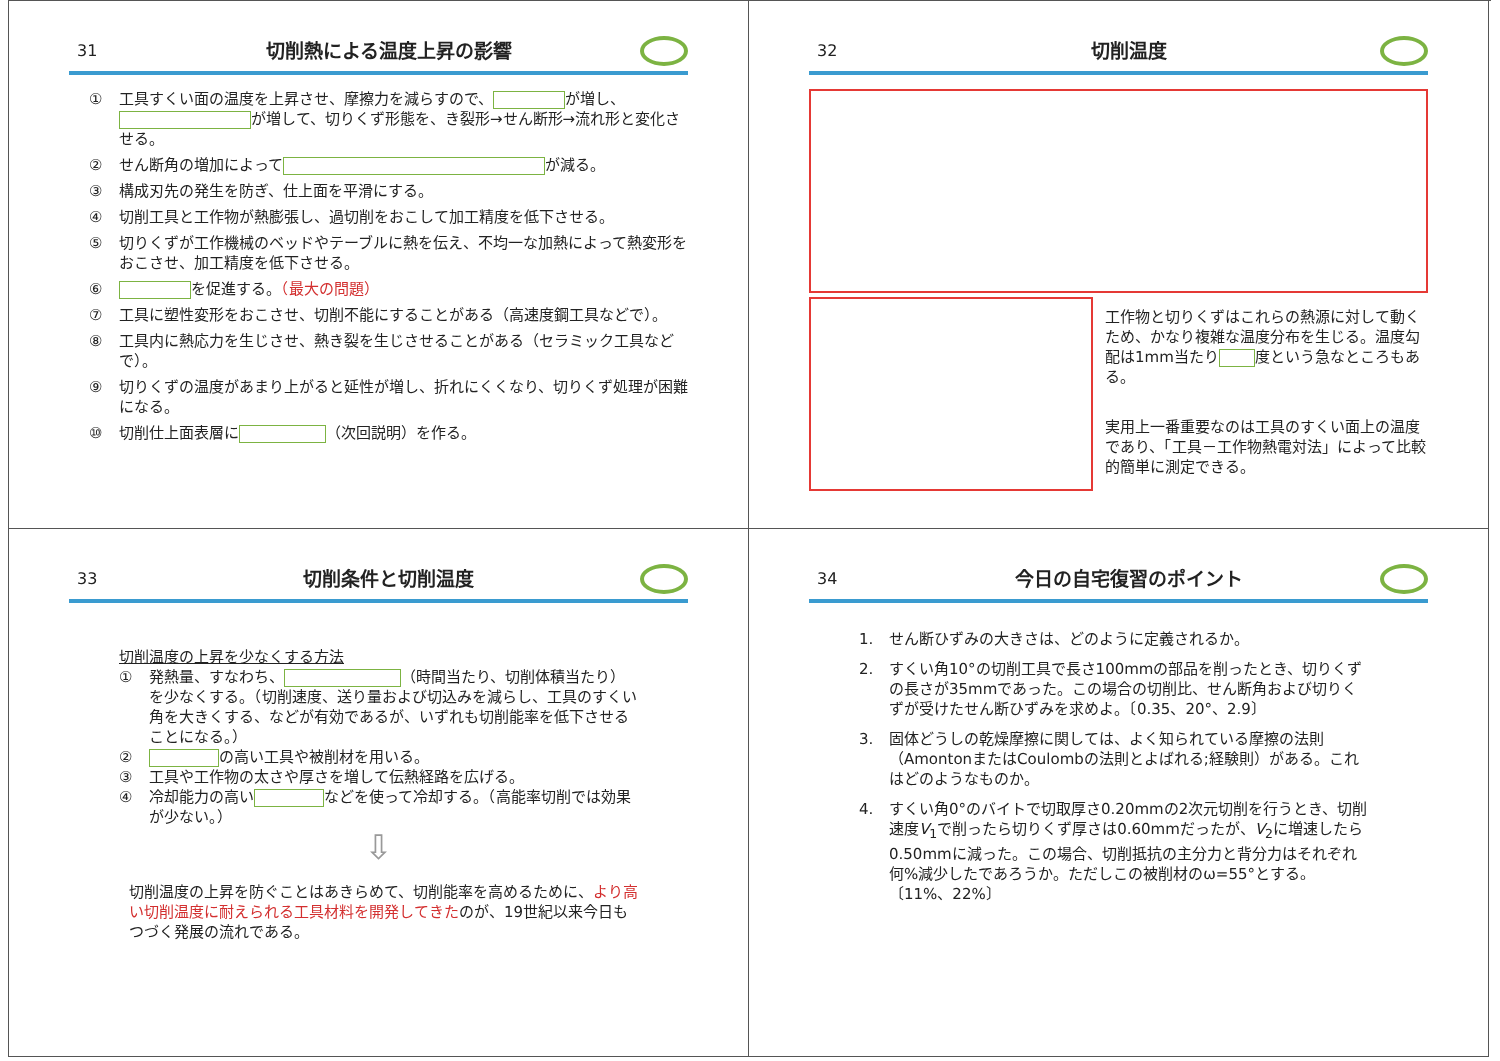31
切削熱による温度上昇の影響
① 工具すくい面の温度を上昇させ、摩擦力を減らすので、 が増し、 が増して、切りくず形態を、き裂形→せん断形→流れ形と変化させる。
② せん断角の増加によって が減る。
③ 構成刃先の発生を防ぎ、仕上面を平滑にする。
④ 切削工具と工作物が熱膨張し、過切削をおこして加工精度を低下させる。
⑤ 切りくずが工作機械のベッドやテーブルに熱を伝え、不均一な加熱によって熱変形をおこさせ、加工精度を低下させる。
⑥ を促進する。（最大の問題）
⑦ 工具に塑性変形をおこさせ、切削不能にすることがある（高速度鋼工具などで）。
⑧ 工具内に熱応力を生じさせ、熱き裂を生じさせることがある（セラミック工具などで）。
⑨ 切りくずの温度があまり上がると延性が増し、折れにくくなり、切りくず処理が困難になる。
⑩ 切削仕上面表層に （次回説明）を作る。
32
切削温度
工作物と切りくずはこれらの熱源に対して動くため、かなり複雑な温度分布を生じる。温度勾配は1mm当たり 度という急なところもある。
実用上一番重要なのは工具のすくい面上の温度であり、「工具－工作物熱電対法」によって比較的簡単に測定できる。
33
切削条件と切削温度
切削温度の上昇を少なくする方法
① 発熱量、すなわち、 （時間当たり、切削体積当たり）を少なくする。（切削速度、送り量および切込みを減らし、工具のすくい角を大きくする、などが有効であるが、いずれも切削能率を低下させることになる。）
② の高い工具や被削材を用いる。
③ 工具や工作物の太さや厚さを増して伝熱経路を広げる。
④ 冷却能力の高い などを使って冷却する。（高能率切削では効果が少ない。）
⇩
切削温度の上昇を防ぐことはあきらめて、切削能率を高めるために、より高い切削温度に耐えられる工具材料を開発してきたのが、19世紀以来今日もつづく発展の流れである。
34
今日の自宅復習のポイント
1. せん断ひずみの大きさは、どのように定義されるか。
2. すくい角10°の切削工具で長さ100mmの部品を削ったとき、切りくずの長さが35mmであった。この場合の切削比、せん断角および切りくずが受けたせん断ひずみを求めよ。〔0.35、20°、2.9〕
3. 固体どうしの乾燥摩擦に関しては、よく知られている摩擦の法則（AmontonまたはCoulombの法則とよばれる;経験則）がある。これはどのようなものか。
4. すくい角0°のバイトで切取厚さ0.20mmの2次元切削を行うとき、切削速度V<sub>1</sub>で削ったら切りくず厚さは0.60mmだったが、V<sub>2</sub>に増速したら0.50mmに減った。この場合、切削抵抗の主分力と背分力はそれぞれ何%減少したであろうか。ただしこの被削材のω=55°とする。〔11%、22%〕